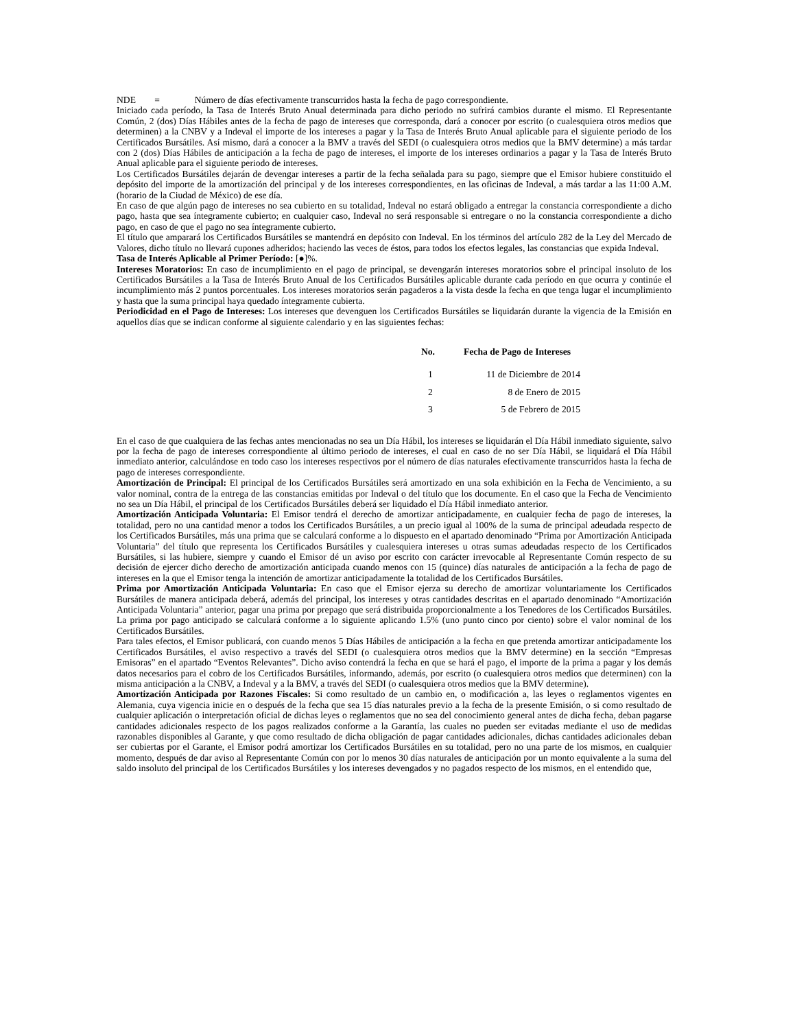NDE = Número de días efectivamente transcurridos hasta la fecha de pago correspondiente.
Iniciado cada período, la Tasa de Interés Bruto Anual determinada para dicho periodo no sufrirá cambios durante el mismo. El Representante Común, 2 (dos) Días Hábiles antes de la fecha de pago de intereses que corresponda, dará a conocer por escrito (o cualesquiera otros medios que determinen) a la CNBV y a Indeval el importe de los intereses a pagar y la Tasa de Interés Bruto Anual aplicable para el siguiente periodo de los Certificados Bursátiles. Así mismo, dará a conocer a la BMV a través del SEDI (o cualesquiera otros medios que la BMV determine) a más tardar con 2 (dos) Días Hábiles de anticipación a la fecha de pago de intereses, el importe de los intereses ordinarios a pagar y la Tasa de Interés Bruto Anual aplicable para el siguiente periodo de intereses.
Los Certificados Bursátiles dejarán de devengar intereses a partir de la fecha señalada para su pago, siempre que el Emisor hubiere constituido el depósito del importe de la amortización del principal y de los intereses correspondientes, en las oficinas de Indeval, a más tardar a las 11:00 A.M. (horario de la Ciudad de México) de ese día.
En caso de que algún pago de intereses no sea cubierto en su totalidad, Indeval no estará obligado a entregar la constancia correspondiente a dicho pago, hasta que sea íntegramente cubierto; en cualquier caso, Indeval no será responsable si entregare o no la constancia correspondiente a dicho pago, en caso de que el pago no sea íntegramente cubierto.
El título que amparará los Certificados Bursátiles se mantendrá en depósito con Indeval. En los términos del artículo 282 de la Ley del Mercado de Valores, dicho título no llevará cupones adheridos; haciendo las veces de éstos, para todos los efectos legales, las constancias que expida Indeval.
Tasa de Interés Aplicable al Primer Período: [●]%.
Intereses Moratorios: En caso de incumplimiento en el pago de principal, se devengarán intereses moratorios sobre el principal insoluto de los Certificados Bursátiles a la Tasa de Interés Bruto Anual de los Certificados Bursátiles aplicable durante cada período en que ocurra y continúe el incumplimiento más 2 puntos porcentuales. Los intereses moratorios serán pagaderos a la vista desde la fecha en que tenga lugar el incumplimiento y hasta que la suma principal haya quedado íntegramente cubierta.
Periodicidad en el Pago de Intereses: Los intereses que devenguen los Certificados Bursátiles se liquidarán durante la vigencia de la Emisión en aquellos días que se indican conforme al siguiente calendario y en las siguientes fechas:
| No. | Fecha de Pago de Intereses |
| --- | --- |
| 1 | 11 de Diciembre de 2014 |
| 2 | 8 de Enero de 2015 |
| 3 | 5 de Febrero de 2015 |
En el caso de que cualquiera de las fechas antes mencionadas no sea un Día Hábil, los intereses se liquidarán el Día Hábil inmediato siguiente, salvo por la fecha de pago de intereses correspondiente al último periodo de intereses, el cual en caso de no ser Día Hábil, se liquidará el Día Hábil inmediato anterior, calculándose en todo caso los intereses respectivos por el número de días naturales efectivamente transcurridos hasta la fecha de pago de intereses correspondiente.
Amortización de Principal: El principal de los Certificados Bursátiles será amortizado en una sola exhibición en la Fecha de Vencimiento, a su valor nominal, contra de la entrega de las constancias emitidas por Indeval o del título que los documente. En el caso que la Fecha de Vencimiento no sea un Día Hábil, el principal de los Certificados Bursátiles deberá ser liquidado el Día Hábil inmediato anterior.
Amortización Anticipada Voluntaria: El Emisor tendrá el derecho de amortizar anticipadamente, en cualquier fecha de pago de intereses, la totalidad, pero no una cantidad menor a todos los Certificados Bursátiles, a un precio igual al 100% de la suma de principal adeudada respecto de los Certificados Bursátiles, más una prima que se calculará conforme a lo dispuesto en el apartado denominado “Prima por Amortización Anticipada Voluntaria” del título que representa los Certificados Bursátiles y cualesquiera intereses u otras sumas adeudadas respecto de los Certificados Bursátiles, si las hubiere, siempre y cuando el Emisor dé un aviso por escrito con carácter irrevocable al Representante Común respecto de su decisión de ejercer dicho derecho de amortización anticipada cuando menos con 15 (quince) días naturales de anticipación a la fecha de pago de intereses en la que el Emisor tenga la intención de amortizar anticipadamente la totalidad de los Certificados Bursátiles.
Prima por Amortización Anticipada Voluntaria: En caso que el Emisor ejerza su derecho de amortizar voluntariamente los Certificados Bursátiles de manera anticipada deberá, además del principal, los intereses y otras cantidades descritas en el apartado denominado “Amortización Anticipada Voluntaria” anterior, pagar una prima por prepago que será distribuida proporcionalmente a los Tenedores de los Certificados Bursátiles. La prima por pago anticipado se calculará conforme a lo siguiente aplicando 1.5% (uno punto cinco por ciento) sobre el valor nominal de los Certificados Bursátiles.
Para tales efectos, el Emisor publicará, con cuando menos 5 Días Hábiles de anticipación a la fecha en que pretenda amortizar anticipadamente los Certificados Bursátiles, el aviso respectivo a través del SEDI (o cualesquiera otros medios que la BMV determine) en la sección “Empresas Emisoras” en el apartado “Eventos Relevantes”. Dicho aviso contendrá la fecha en que se hará el pago, el importe de la prima a pagar y los demás datos necesarios para el cobro de los Certificados Bursátiles, informando, además, por escrito (o cualesquiera otros medios que determinen) con la misma anticipación a la CNBV, a Indeval y a la BMV, a través del SEDI (o cualesquiera otros medios que la BMV determine).
Amortización Anticipada por Razones Fiscales: Si como resultado de un cambio en, o modificación a, las leyes o reglamentos vigentes en Alemania, cuya vigencia inicie en o después de la fecha que sea 15 días naturales previo a la fecha de la presente Emisión, o si como resultado de cualquier aplicación o interpretación oficial de dichas leyes o reglamentos que no sea del conocimiento general antes de dicha fecha, deban pagarse cantidades adicionales respecto de los pagos realizados conforme a la Garantía, las cuales no pueden ser evitadas mediante el uso de medidas razonables disponibles al Garante, y que como resultado de dicha obligación de pagar cantidades adicionales, dichas cantidades adicionales deban ser cubiertas por el Garante, el Emisor podrá amortizar los Certificados Bursátiles en su totalidad, pero no una parte de los mismos, en cualquier momento, después de dar aviso al Representante Común con por lo menos 30 días naturales de anticipación por un monto equivalente a la suma del saldo insoluto del principal de los Certificados Bursátiles y los intereses devengados y no pagados respecto de los mismos, en el entendido que,